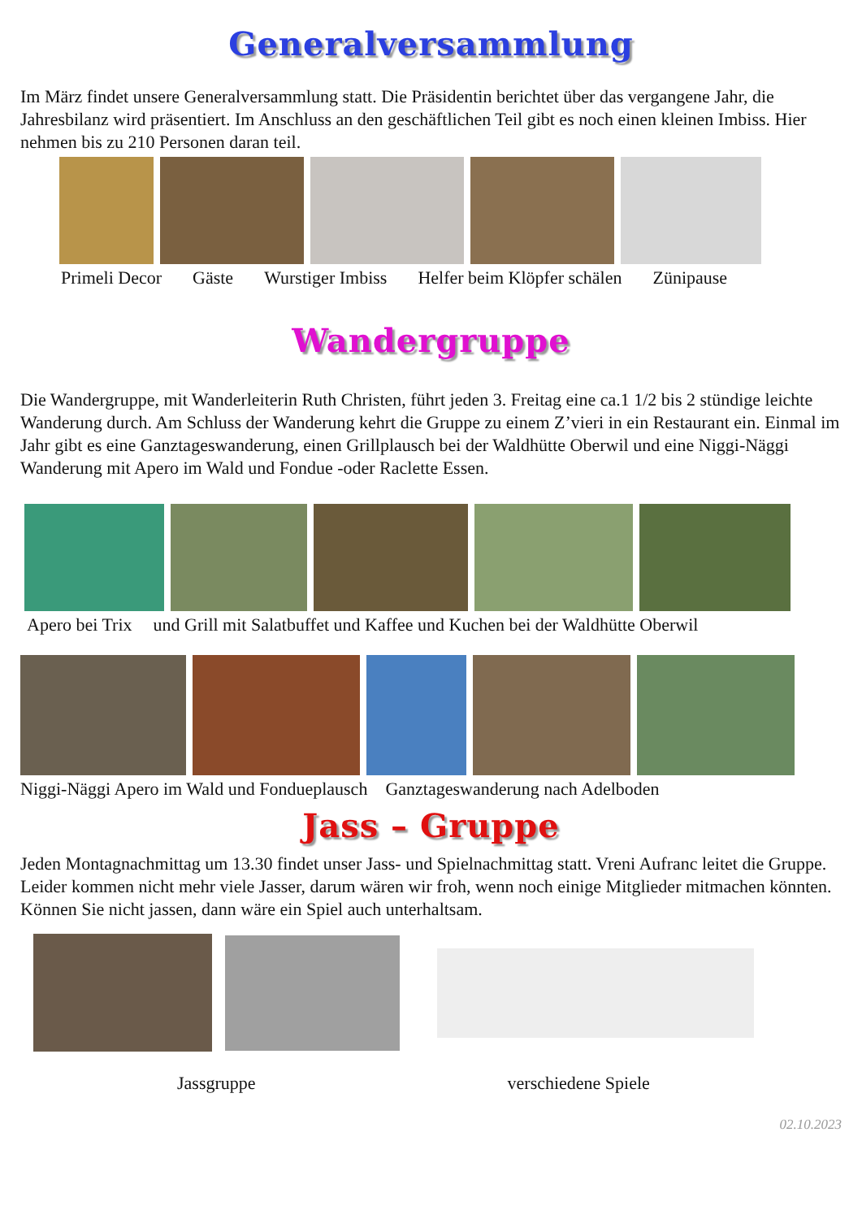Generalversammlung
Im März findet unsere Generalversammlung statt. Die Präsidentin berichtet über das vergangene Jahr, die Jahresbilanz wird präsentiert. Im Anschluss an den geschäftlichen Teil gibt es noch einen kleinen Imbiss. Hier nehmen bis zu 210 Personen daran teil.
Primeli Decor Gäste Wurstiger Imbiss Helfer beim Klöpfer schälen Zünipause
Wandergruppe
Die Wandergruppe, mit Wanderleiterin Ruth Christen, führt jeden 3. Freitag eine ca.1 1/2 bis 2 stündige leichte Wanderung durch. Am Schluss der Wanderung kehrt die Gruppe zu einem Z’vieri in ein Restaurant ein. Einmal im Jahr gibt es eine Ganztageswanderung, einen Grillplausch bei der Waldhütte Oberwil und eine Niggi-Näggi Wanderung mit Apero im Wald und Fondue -oder Raclette Essen.
Apero bei Trix und Grill mit Salatbuffet und Kaffee und Kuchen bei der Waldhütte Oberwil
Niggi-Näggi Apero im Wald und Fondueplausch Ganztageswanderung nach Adelboden
Jass – Gruppe
Jeden Montagnachmittag um 13.30 findet unser Jass- und Spielnachmittag statt. Vreni Aufranc leitet die Gruppe. Leider kommen nicht mehr viele Jasser, darum wären wir froh, wenn noch einige Mitglieder mitmachen könnten. Können Sie nicht jassen, dann wäre ein Spiel auch unterhaltsam.
Jassgruppe verschiedene Spiele
02.10.2023